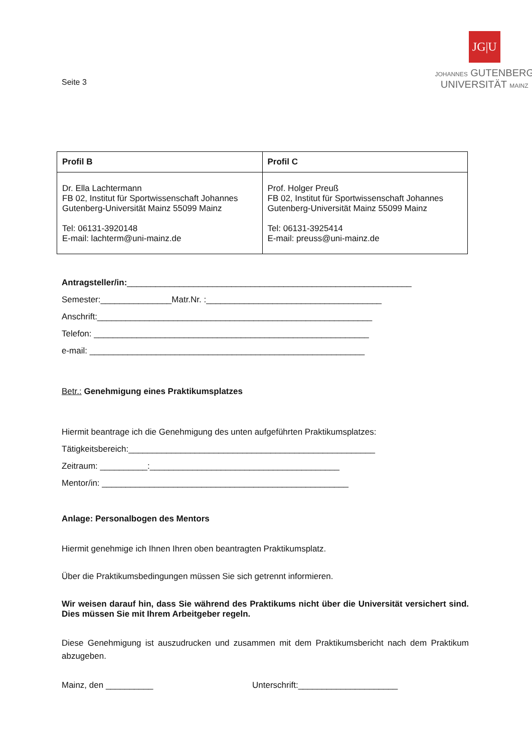Seite 3
JG|U
JOHANNES GUTENBERG
UNIVERSITÄT MAINZ
| Profil B | Profil C |
| Dr. Ella Lachtermann FB 02, Institut für Sportwissenschaft Johannes Gutenberg-Universität Mainz 55099 Mainz Tel: 06131-3920148 E-mail: lachterm@uni-mainz.de | Prof. Holger Preuß FB 02, Institut für Sportwissenschaft Johannes Gutenberg-Universität Mainz 55099 Mainz Tel: 06131-3925414 E-mail: preuss@uni-mainz.de |
Antragsteller/in:____________________________________________________________
Semester:_______________Matr.Nr. :_____________________________________
Anschrift:__________________________________________________________
Telefon: __________________________________________________________
e-mail: __________________________________________________________
Betr.: Genehmigung eines Praktikumsplatzes
Hiermit beantrage ich die Genehmigung des unten aufgeführten Praktikumsplatzes:
Tätigkeitsbereich:____________________________________________________
Zeitraum: __________:________________________________________
Mentor/in: ____________________________________________________
Anlage: Personalbogen des Mentors
Hiermit genehmige ich Ihnen Ihren oben beantragten Praktikumsplatz.
Über die Praktikumsbedingungen müssen Sie sich getrennt informieren.
Wir weisen darauf hin, dass Sie während des Praktikums nicht über die Universität versichert sind. Dies müssen Sie mit Ihrem Arbeitgeber regeln.
Diese Genehmigung ist auszudrucken und zusammen mit dem Praktikumsbericht nach dem Praktikum abzugeben.
Mainz, den __________ Unterschrift:_____________________